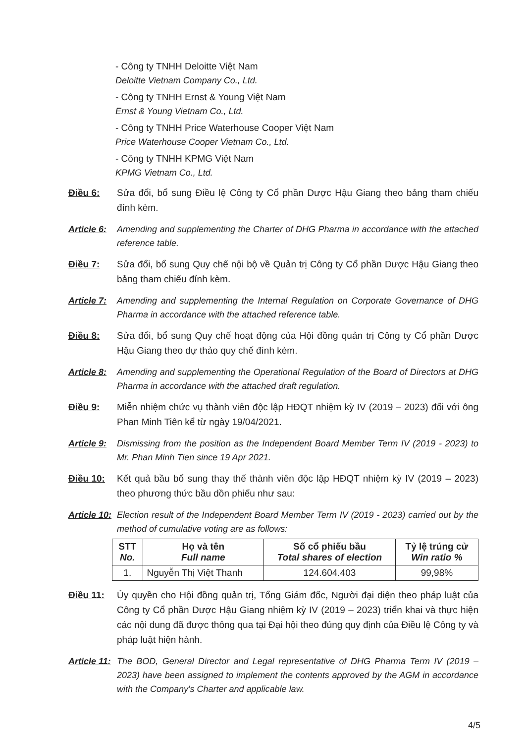- Công ty TNHH Deloitte Việt Nam
Deloitte Vietnam Company Co., Ltd.
- Công ty TNHH Ernst & Young Việt Nam
Ernst & Young Vietnam Co., Ltd.
- Công ty TNHH Price Waterhouse Cooper Việt Nam
Price Waterhouse Cooper Vietnam Co., Ltd.
- Công ty TNHH KPMG Việt Nam
KPMG Vietnam Co., Ltd.
Điều 6: Sửa đổi, bổ sung Điều lệ Công ty Cổ phần Dược Hậu Giang theo bảng tham chiếu đính kèm.
Article 6:
Amending and supplementing the Charter of DHG Pharma in accordance with the attached reference table.
Điều 7: Sửa đổi, bổ sung Quy chế nội bộ về Quản trị Công ty Cổ phần Dược Hậu Giang theo bảng tham chiếu đính kèm.
Article 7:
Amending and supplementing the Internal Regulation on Corporate Governance of DHG Pharma in accordance with the attached reference table.
Điều 8: Sửa đổi, bổ sung Quy chế hoạt động của Hội đồng quản trị Công ty Cổ phần Dược Hậu Giang theo dự thảo quy chế đính kèm.
Article 8:
Amending and supplementing the Operational Regulation of the Board of Directors at DHG Pharma in accordance with the attached draft regulation.
Điều 9: Miễn nhiệm chức vụ thành viên độc lập HĐQT nhiệm kỳ IV (2019 – 2023) đối với ông Phan Minh Tiên kể từ ngày 19/04/2021.
Article 9:
Dismissing from the position as the Independent Board Member Term IV (2019 - 2023) to Mr. Phan Minh Tien since 19 Apr 2021.
Điều 10: Kết quả bầu bổ sung thay thế thành viên độc lập HĐQT nhiệm kỳ IV (2019 – 2023) theo phương thức bầu dồn phiếu như sau:
Article 10:
Election result of the Independent Board Member Term IV (2019 - 2023) carried out by the method of cumulative voting are as follows:
| STT No. | Họ và tên Full name | Số cổ phiếu bầu Total shares of election | Tỷ lệ trúng cử Win ratio % |
| --- | --- | --- | --- |
| 1. | Nguyễn Thị Việt Thanh | 124.604.403 | 99,98% |
Điều 11: Ủy quyền cho Hội đồng quản trị, Tổng Giám đốc, Người đại diện theo pháp luật của Công ty Cổ phần Dược Hậu Giang nhiệm kỳ IV (2019 – 2023) triển khai và thực hiện các nội dung đã được thông qua tại Đại hội theo đúng quy định của Điều lệ Công ty và pháp luật hiện hành.
Article 11:
The BOD, General Director and Legal representative of DHG Pharma Term IV (2019 – 2023) have been assigned to implement the contents approved by the AGM in accordance with the Company's Charter and applicable law.
4/5